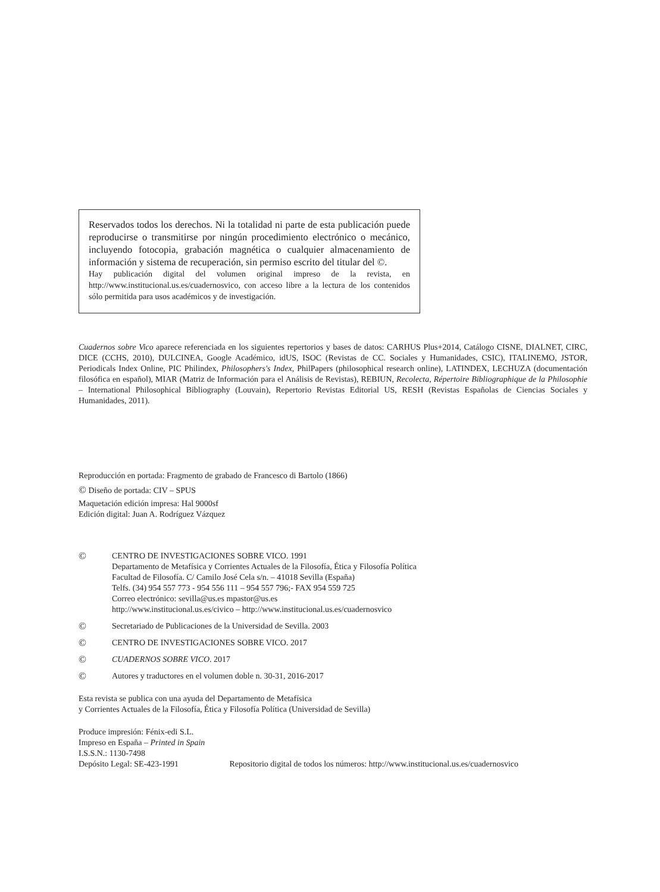Reservados todos los derechos. Ni la totalidad ni parte de esta publicación puede reproducirse o transmitirse por ningún procedimiento electrónico o mecánico, incluyendo fotocopia, grabación magnética o cualquier almacenamiento de información y sistema de recuperación, sin permiso escrito del titular del ©.
Hay publicación digital del volumen original impreso de la revista, en http://www.institucional.us.es/cuadernosvico, con acceso libre a la lectura de los contenidos sólo permitida para usos académicos y de investigación.
Cuadernos sobre Vico aparece referenciada en los siguientes repertorios y bases de datos: CARHUS Plus+2014, Catálogo CISNE, DIALNET, CIRC, DICE (CCHS, 2010), DULCINEA, Google Académico, idUS, ISOC (Revistas de CC. Sociales y Humanidades, CSIC), ITALINEMO, JSTOR, Periodicals Index Online, PIC Philindex, Philosophers's Index, PhilPapers (philosophical research online), LATINDEX, LECHUZA (documentación filosófica en español), MIAR (Matriz de Información para el Análisis de Revistas), REBIUN, Recolecta, Répertoire Bibliographique de la Philosophie – International Philosophical Bibliography (Louvain), Repertorio Revistas Editorial US, RESH (Revistas Españolas de Ciencias Sociales y Humanidades, 2011).
Reproducción en portada: Fragmento de grabado de Francesco di Bartolo (1866)
© Diseño de portada: CIV – SPUS
Maquetación edición impresa: Hal 9000sf
Edición digital: Juan A. Rodríguez Vázquez
©
CENTRO DE INVESTIGACIONES SOBRE VICO. 1991
Departamento de Metafísica y Corrientes Actuales de la Filosofía, Ética y Filosofía Política
Facultad de Filosofía. C/ Camilo José Cela s/n. – 41018 Sevilla (España)
Telfs. (34) 954 557 773 - 954 556 111 – 954 557 796;- FAX 954 559 725
Correo electrónico: sevilla@us.es mpastor@us.es
http://www.institucional.us.es/civico – http://www.institucional.us.es/cuadernosvico
©
Secretariado de Publicaciones de la Universidad de Sevilla. 2003
©
CENTRO DE INVESTIGACIONES SOBRE VICO. 2017
©
CUADERNOS SOBRE VICO. 2017
©
Autores y traductores en el volumen doble n. 30-31, 2016-2017
Esta revista se publica con una ayuda del Departamento de Metafísica
y Corrientes Actuales de la Filosofía, Ética y Filosofía Política (Universidad de Sevilla)
Produce impresión: Fénix-edi S.L.
Impreso en España – Printed in Spain
I.S.S.N.: 1130-7498
Depósito Legal: SE-423-1991 Repositorio digital de todos los números: http://www.institucional.us.es/cuadernosvico